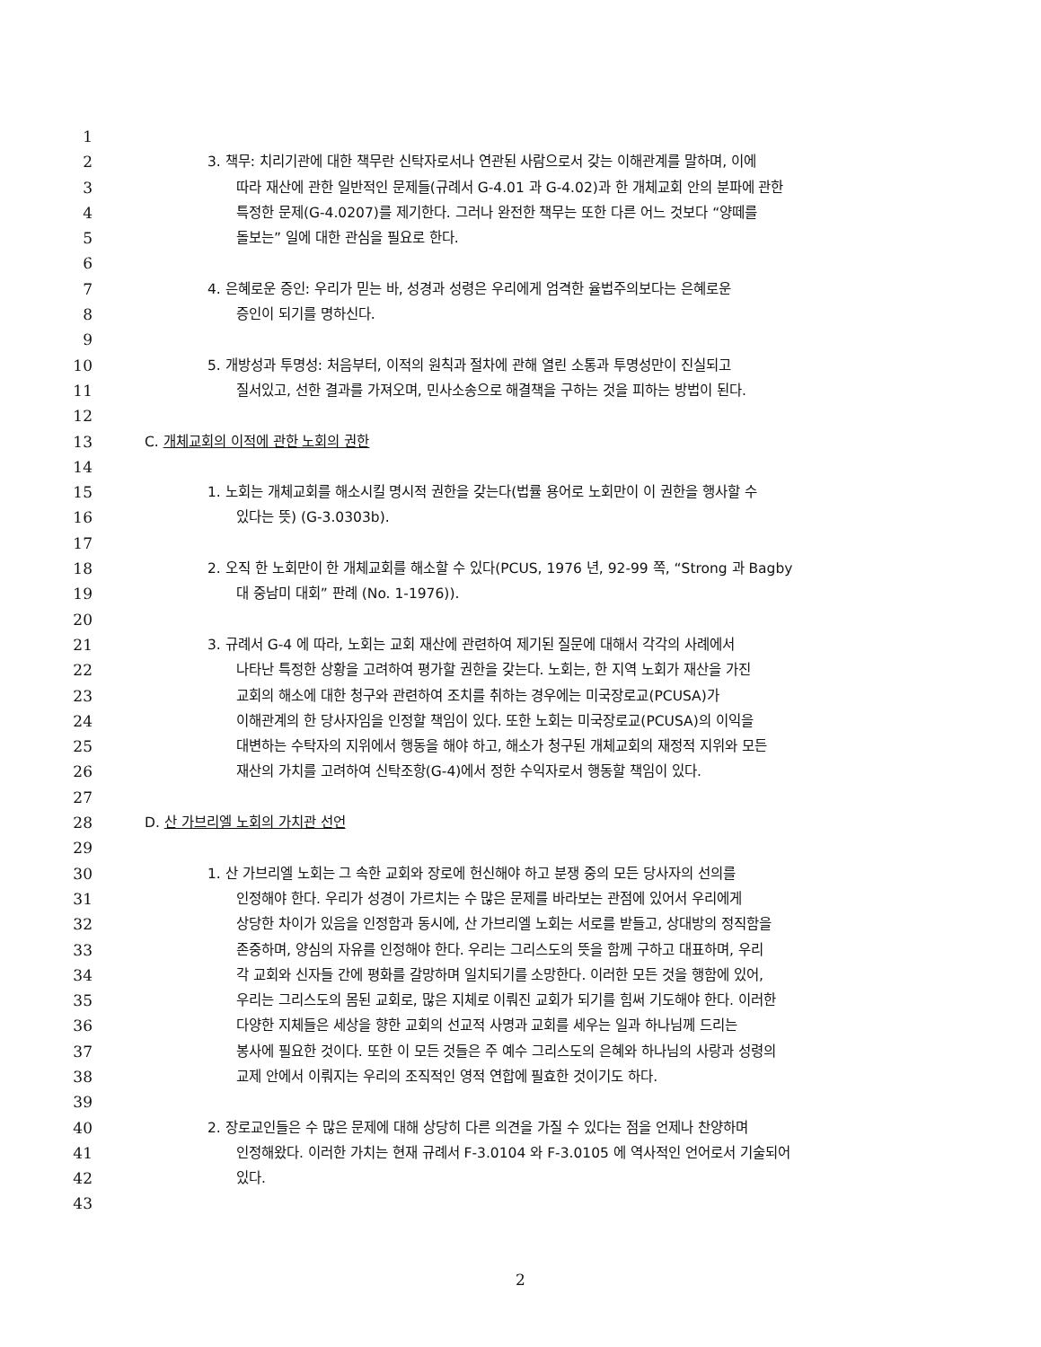1
2 3. 책무: 치리기관에 대한 책무란 신탁자로서나 연관된 사람으로서 갖는 이해관계를 말하며, 이에
3 따라 재산에 관한 일반적인 문제들(규례서 G-4.01 과 G-4.02)과 한 개체교회 안의 분파에 관한
4 특정한 문제(G-4.0207)를 제기한다. 그러나 완전한 책무는 또한 다른 어느 것보다 “양떼를
5 돌보는” 일에 대한 관심을 필요로 한다.
6
7 4. 은혜로운 증인: 우리가 믿는 바, 성경과 성령은 우리에게 엄격한 율법주의보다는 은혜로운
8 증인이 되기를 명하신다.
9
10 5. 개방성과 투명성: 처음부터, 이적의 원칙과 절차에 관해 열린 소통과 투명성만이 진실되고
11 질서있고, 선한 결과를 가져오며, 민사소송으로 해결책을 구하는 것을 피하는 방법이 된다.
12
13 C. 개체교회의 이적에 관한 노회의 권한
14
15 1. 노회는 개체교회를 해소시킬 명시적 권한을 갖는다(법률 용어로 노회만이 이 권한을 행사할 수
16 있다는 뜻) (G-3.0303b).
17
18 2. 오직 한 노회만이 한 개체교회를 해소할 수 있다(PCUS, 1976 년, 92-99 쪽, “Strong 과 Bagby
19 대 중남미 대회” 판례 (No. 1-1976)).
20
21 3. 규례서 G-4 에 따라, 노회는 교회 재산에 관련하여 제기된 질문에 대해서 각각의 사례에서
22 나타난 특정한 상황을 고려하여 평가할 권한을 갖는다. 노회는, 한 지역 노회가 재산을 가진
23 교회의 해소에 대한 청구와 관련하여 조치를 취하는 경우에는 미국장로교(PCUSA)가
24 이해관계의 한 당사자임을 인정할 책임이 있다. 또한 노회는 미국장로교(PCUSA)의 이익을
25 대변하는 수탁자의 지위에서 행동을 해야 하고, 해소가 청구된 개체교회의 재정적 지위와 모든
26 재산의 가치를 고려하여 신탁조항(G-4)에서 정한 수익자로서 행동할 책임이 있다.
27
28 D. 산 가브리엘 노회의 가치관 선언
29
30 1. 산 가브리엘 노회는 그 속한 교회와 장로에 헌신해야 하고 분쟁 중의 모든 당사자의 선의를
31 인정해야 한다. 우리가 성경이 가르치는 수 많은 문제를 바라보는 관점에 있어서 우리에게
32 상당한 차이가 있음을 인정함과 동시에, 산 가브리엘 노회는 서로를 받들고, 상대방의 정직함을
33 존중하며, 양심의 자유를 인정해야 한다. 우리는 그리스도의 뜻을 함께 구하고 대표하며, 우리
34 각 교회와 신자들 간에 평화를 갈망하며 일치되기를 소망한다. 이러한 모든 것을 행함에 있어,
35 우리는 그리스도의 몸된 교회로, 많은 지체로 이뤄진 교회가 되기를 힘써 기도해야 한다. 이러한
36 다양한 지체들은 세상을 향한 교회의 선교적 사명과 교회를 세우는 일과 하나님께 드리는
37 봉사에 필요한 것이다. 또한 이 모든 것들은 주 예수 그리스도의 은혜와 하나님의 사랑과 성령의
38 교제 안에서 이뤄지는 우리의 조직적인 영적 연합에 필효한 것이기도 하다.
39
40 2. 장로교인들은 수 많은 문제에 대해 상당히 다른 의견을 가질 수 있다는 점을 언제나 찬양하며
41 인정해왔다. 이러한 가치는 현재 규례서 F-3.0104 와 F-3.0105 에 역사적인 언어로서 기술되어
42 있다.
43
2